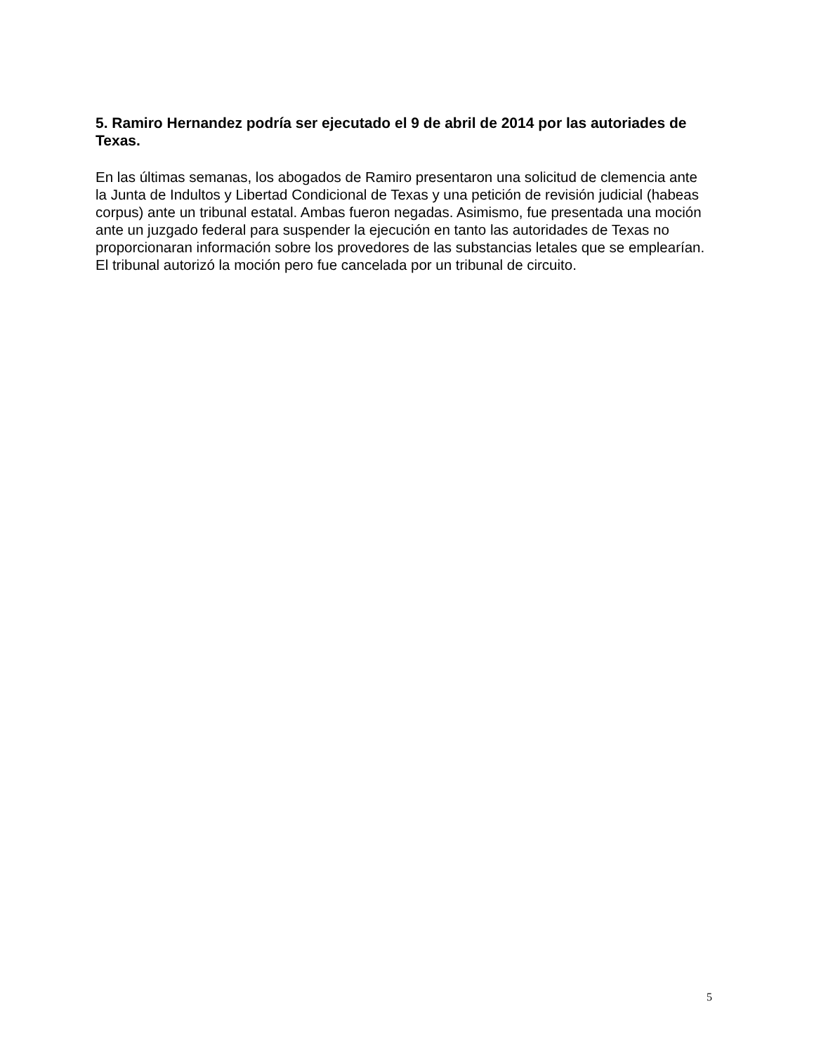5. Ramiro Hernandez podría ser ejecutado el 9 de abril de 2014 por las autoriades de Texas.
En las últimas semanas, los abogados de Ramiro presentaron una solicitud de clemencia ante la Junta de Indultos y Libertad Condicional de Texas y una petición de revisión judicial (habeas corpus) ante un tribunal estatal. Ambas fueron negadas. Asimismo, fue presentada una moción ante un juzgado federal para suspender la ejecución en tanto las autoridades de Texas no proporcionaran información sobre los provedores de las substancias letales que se emplearían. El tribunal autorizó la moción pero fue cancelada por un tribunal de circuito.
5